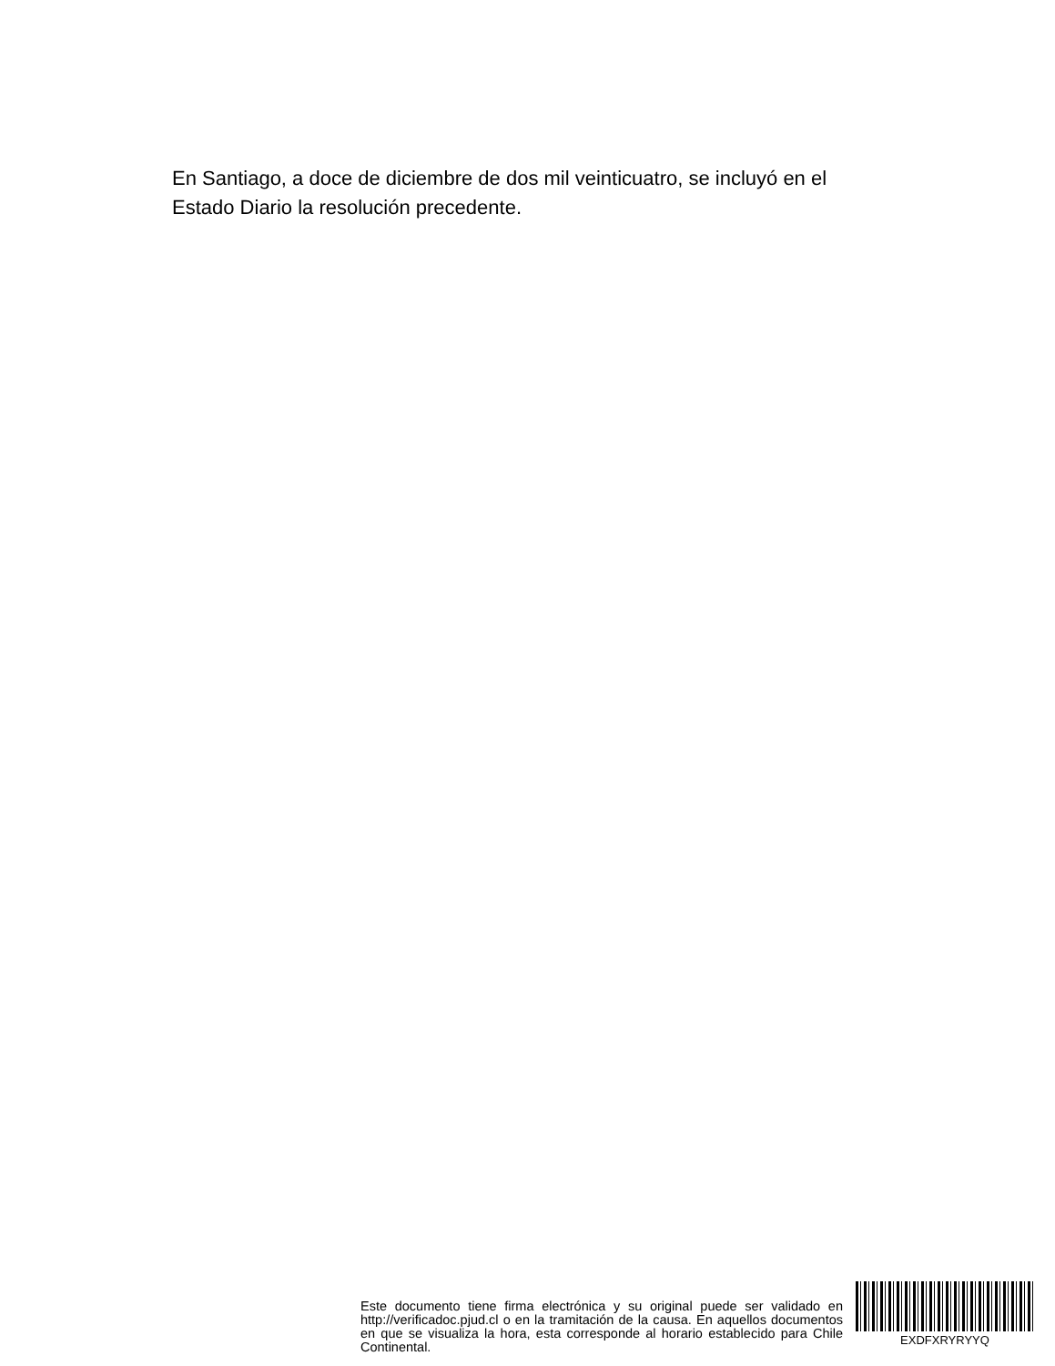En Santiago, a doce de diciembre de dos mil veinticuatro, se incluyó en el Estado Diario la resolución precedente.
Este documento tiene firma electrónica y su original puede ser validado en http://verificadoc.pjud.cl o en la tramitación de la causa. En aquellos documentos en que se visualiza la hora, esta corresponde al horario establecido para Chile Continental.
EXDFXRYRYYQ